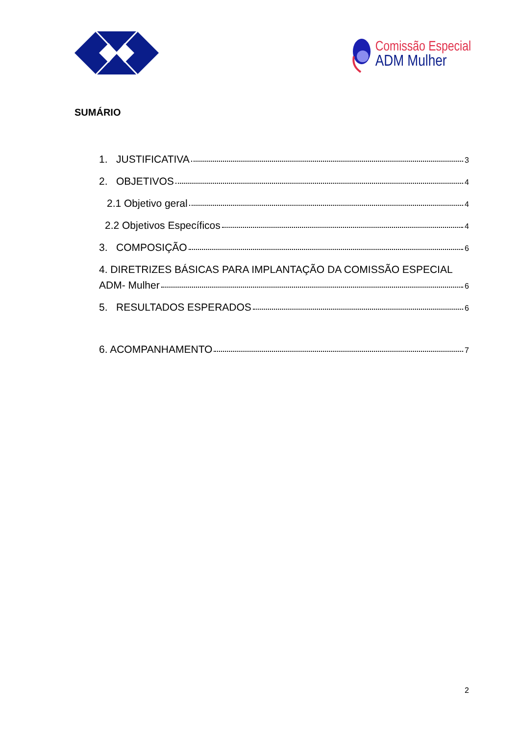Comissão Especial
ADM Mulher
SUMÁRIO
1. JUSTIFICATIVA 3
2. OBJETIVOS 4
2.1 Objetivo geral 4
2.2 Objetivos Específicos 4
3. COMPOSIÇÃO 6
4. DIRETRIZES BÁSICAS PARA IMPLANTAÇÃO DA COMISSÃO ESPECIAL
ADM- Mulher 6
5. RESULTADOS ESPERADOS 6
6. ACOMPANHAMENTO 7
2